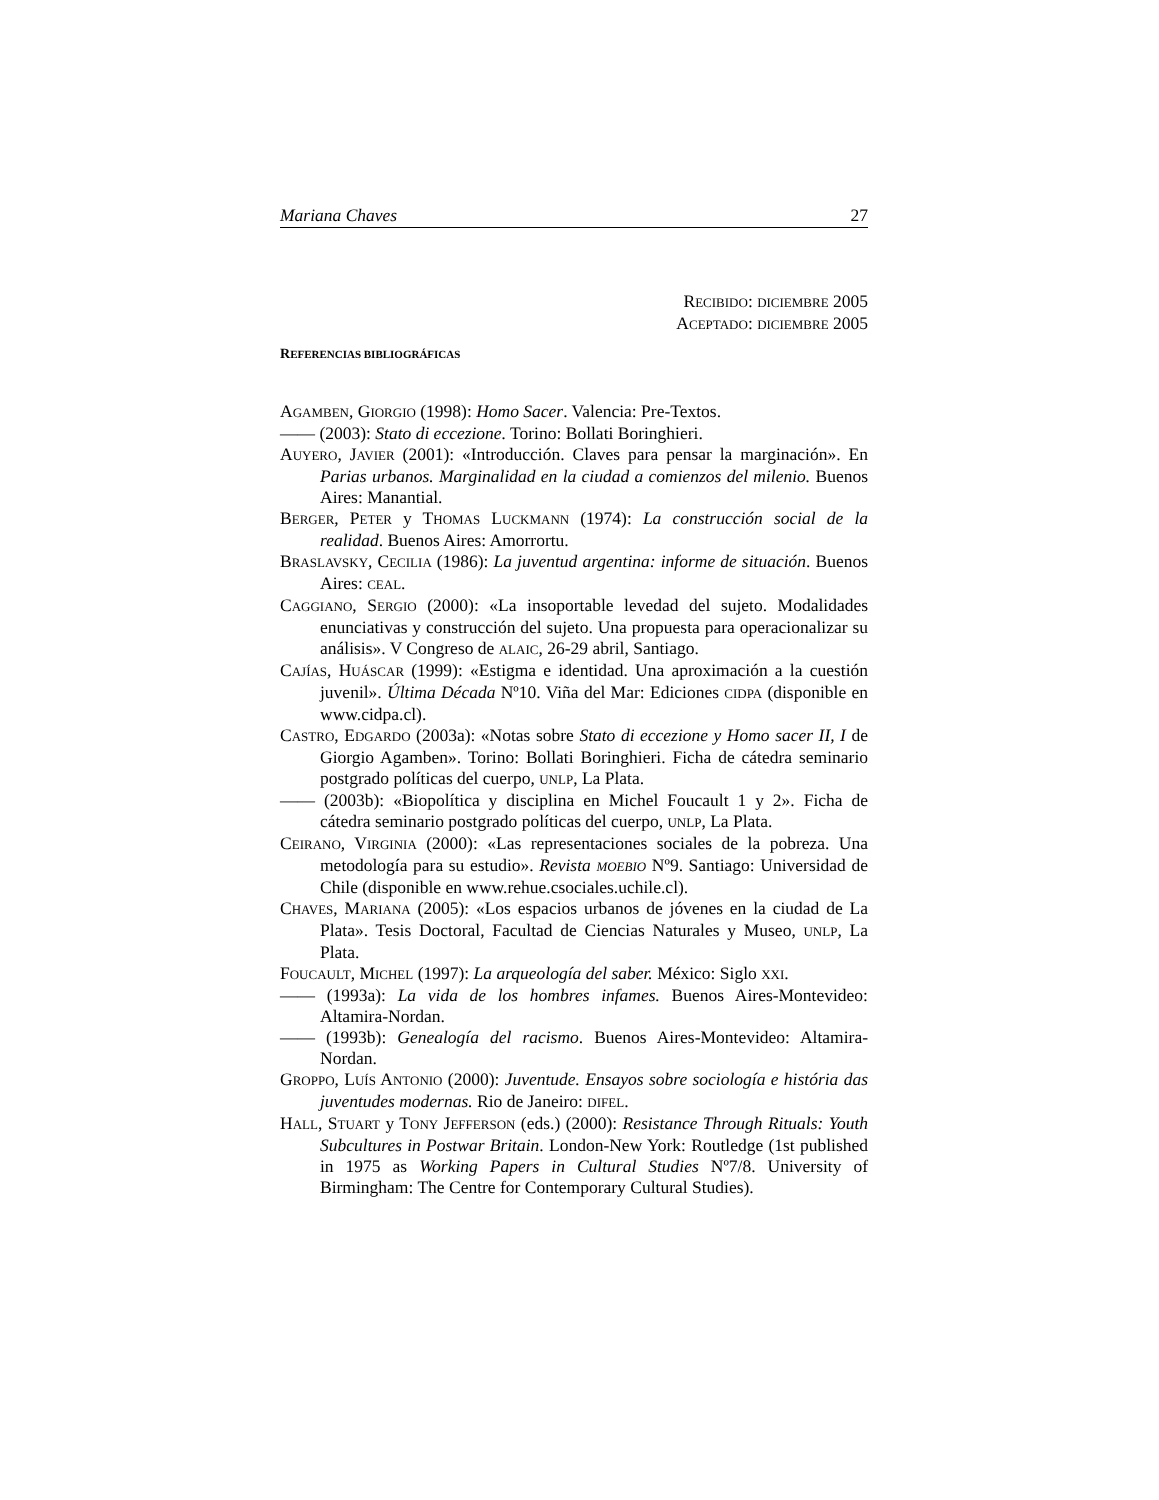Mariana Chaves 27
RECIBIDO: DICIEMBRE 2005
ACEPTADO: DICIEMBRE 2005
REFERENCIAS BIBLIOGRÁFICAS
AGAMBEN, GIORGIO (1998): Homo Sacer. Valencia: Pre-Textos.
—— (2003): Stato di eccezione. Torino: Bollati Boringhieri.
AUYERO, JAVIER (2001): «Introducción. Claves para pensar la marginación». En Parias urbanos. Marginalidad en la ciudad a comienzos del milenio. Buenos Aires: Manantial.
BERGER, PETER y THOMAS LUCKMANN (1974): La construcción social de la realidad. Buenos Aires: Amorrortu.
BRASLAVSKY, CECILIA (1986): La juventud argentina: informe de situación. Buenos Aires: CEAL.
CAGGIANO, SERGIO (2000): «La insoportable levedad del sujeto. Modalidades enunciativas y construcción del sujeto. Una propuesta para operacionalizar su análisis». V Congreso de ALAIC, 26-29 abril, Santiago.
CAJÍAS, HUÁSCAR (1999): «Estigma e identidad. Una aproximación a la cuestión juvenil». Última Década Nº10. Viña del Mar: Ediciones CIDPA (disponible en www.cidpa.cl).
CASTRO, EDGARDO (2003a): «Notas sobre Stato di eccezione y Homo sacer II, I de Giorgio Agamben». Torino: Bollati Boringhieri. Ficha de cátedra seminario postgrado políticas del cuerpo, UNLP, La Plata.
—— (2003b): «Biopolítica y disciplina en Michel Foucault 1 y 2». Ficha de cátedra seminario postgrado políticas del cuerpo, UNLP, La Plata.
CEIRANO, VIRGINIA (2000): «Las representaciones sociales de la pobreza. Una metodología para su estudio». Revista MOEBIO Nº9. Santiago: Universidad de Chile (disponible en www.rehue.csociales.uchile.cl).
CHAVES, MARIANA (2005): «Los espacios urbanos de jóvenes en la ciudad de La Plata». Tesis Doctoral, Facultad de Ciencias Naturales y Museo, UNLP, La Plata.
FOUCAULT, MICHEL (1997): La arqueología del saber. México: Siglo XXI.
—— (1993a): La vida de los hombres infames. Buenos Aires-Montevideo: Altamira-Nordan.
—— (1993b): Genealogía del racismo. Buenos Aires-Montevideo: Altamira-Nordan.
GROPPO, LUÍS ANTONIO (2000): Juventude. Ensayos sobre sociología e história das juventudes modernas. Rio de Janeiro: DIFEL.
HALL, STUART y TONY JEFFERSON (eds.) (2000): Resistance Through Rituals: Youth Subcultures in Postwar Britain. London-New York: Routledge (1st published in 1975 as Working Papers in Cultural Studies Nº7/8. University of Birmingham: The Centre for Contemporary Cultural Studies).